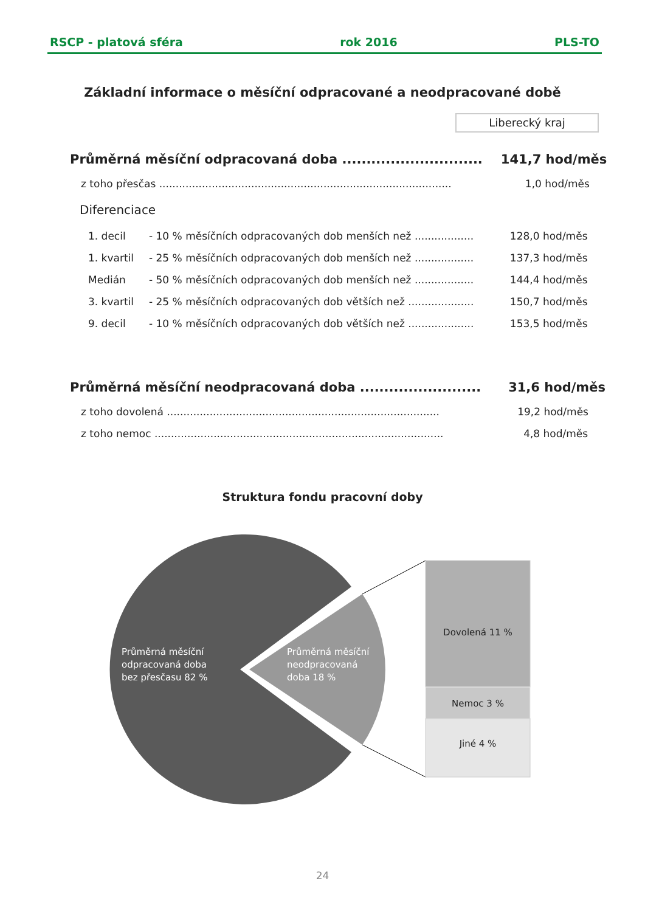RSCP - platová sféra rok 2016 PLS-TO
Základní informace o měsíční odpracované a neodpracované době
Liberecký kraj
| Průměrná měsíční odpracovaná doba ............................. | | | 141,7 hod/měs |
| z toho přesčas ......................................................................................... | | | 1,0 hod/měs |
| Diferenciace | | | |
| 1. decil | - 10 % měsíčních odpracovaných dob menších než .................. | | 128,0 hod/měs |
| 1. kvartil | - 25 % měsíčních odpracovaných dob menších než .................. | | 137,3 hod/měs |
| Medián | - 50 % měsíčních odpracovaných dob menších než .................. | | 144,4 hod/měs |
| 3. kvartil | - 25 % měsíčních odpracovaných dob větších než .................... | | 150,7 hod/měs |
| 9. decil | - 10 % měsíčních odpracovaných dob větších než .................... | | 153,5 hod/měs |
| Průměrná měsíční neodpracovaná doba ......................... | 31,6 hod/měs |
| z toho dovolená ................................................................................... | 19,2 hod/měs |
| z toho nemoc ........................................................................................ | 4,8 hod/měs |
Struktura fondu pracovní doby
Průměrná měsíční
odpracovaná doba
bez přesčasu 82 %
Průměrná měsíční
neodpracovaná
doba 18 %
Dovolená 11 %
Nemoc 3 %
Jiné 4 %
24